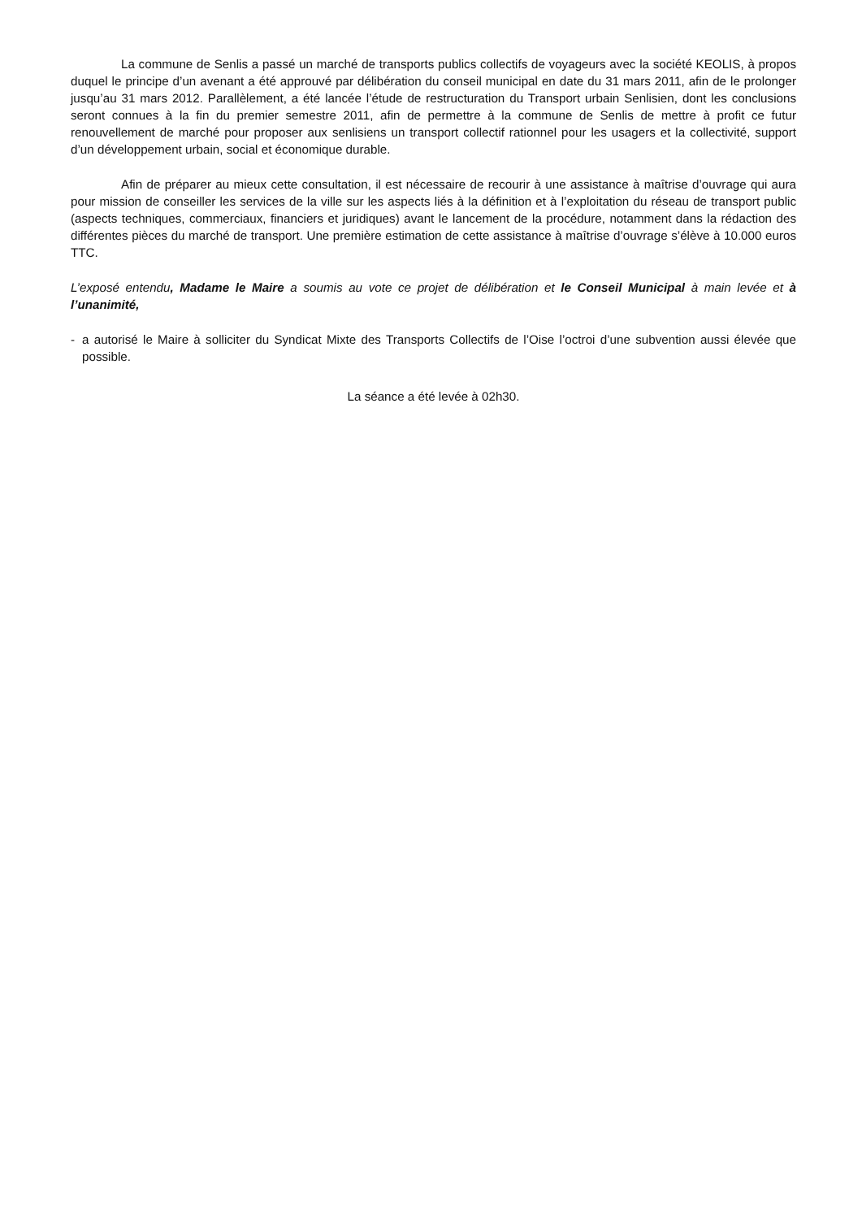La commune de Senlis a passé un marché de transports publics collectifs de voyageurs avec la société KEOLIS, à propos duquel le principe d’un avenant a été approuvé par délibération du conseil municipal en date du 31 mars 2011, afin de le prolonger jusqu’au 31 mars 2012. Parallèlement, a été lancée l’étude de restructuration du Transport urbain Senlisien, dont les conclusions seront connues à la fin du premier semestre 2011, afin de permettre à la commune de Senlis de mettre à profit ce futur renouvellement de marché pour proposer aux senlisiens un transport collectif rationnel pour les usagers et la collectivité, support d’un développement urbain, social et économique durable.
Afin de préparer au mieux cette consultation, il est nécessaire de recourir à une assistance à maîtrise d’ouvrage qui aura pour mission de conseiller les services de la ville sur les aspects liés à la définition et à l’exploitation du réseau de transport public (aspects techniques, commerciaux, financiers et juridiques) avant le lancement de la procédure, notamment dans la rédaction des différentes pièces du marché de transport. Une première estimation de cette assistance à maîtrise d’ouvrage s’élève à 10.000 euros TTC.
L’exposé entendu, Madame le Maire a soumis au vote ce projet de délibération et le Conseil Municipal à main levée et à l’unanimité,
- a autorisé le Maire à solliciter du Syndicat Mixte des Transports Collectifs de l’Oise l’octroi d’une subvention aussi élevée que possible.
La séance a été levée à 02h30.